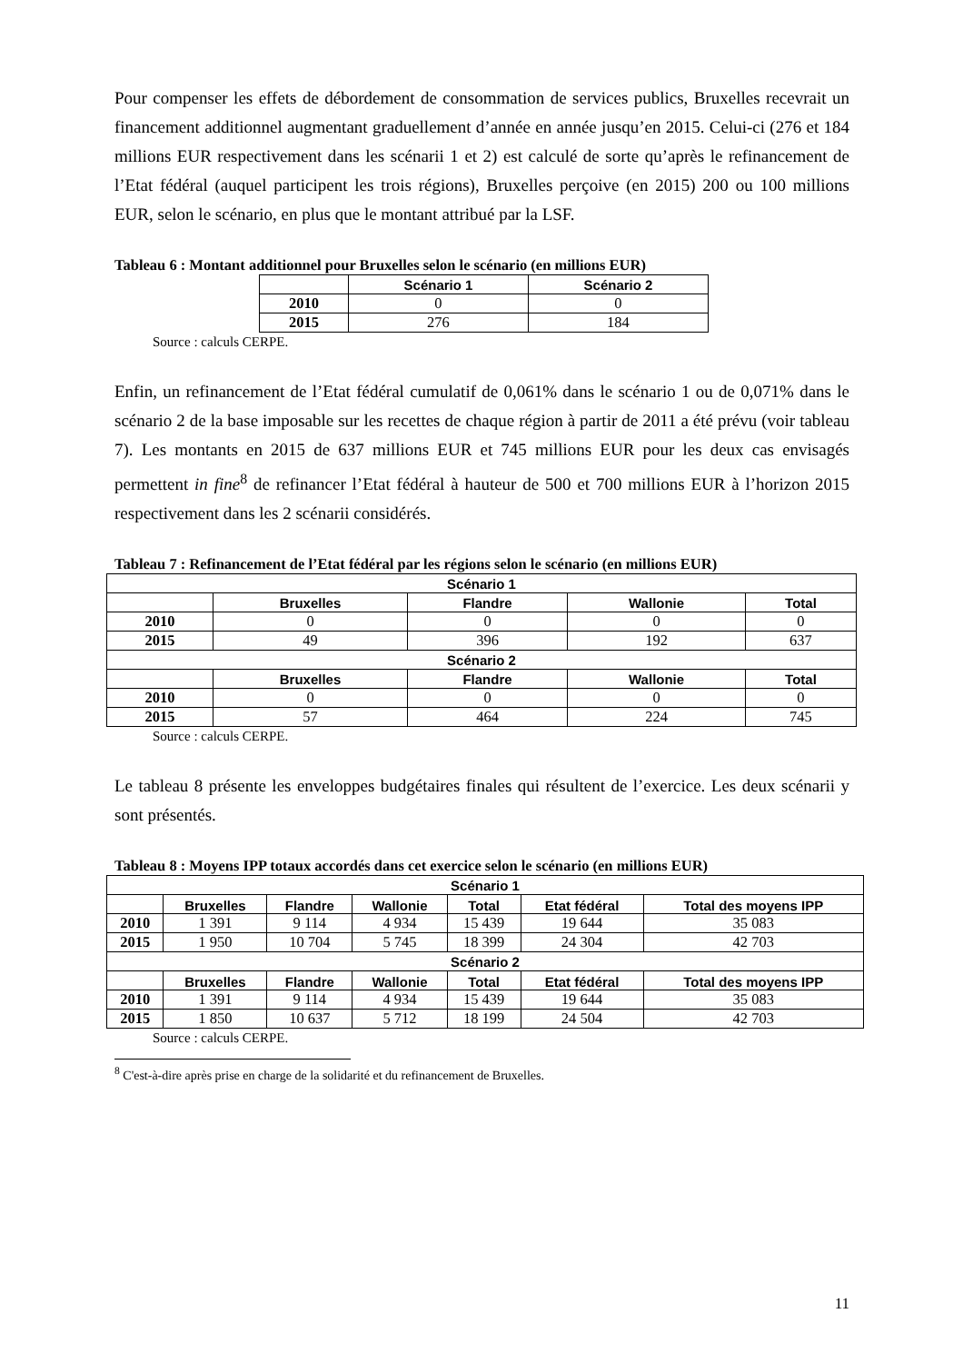Pour compenser les effets de débordement de consommation de services publics, Bruxelles recevrait un financement additionnel augmentant graduellement d’année en année jusqu’en 2015. Celui-ci (276 et 184 millions EUR respectivement dans les scénarii 1 et 2) est calculé de sorte qu’après le refinancement de l’Etat fédéral (auquel participent les trois régions), Bruxelles perçoive (en 2015) 200 ou 100 millions EUR, selon le scénario, en plus que le montant attribué par la LSF.
Tableau 6 : Montant additionnel pour Bruxelles selon le scénario (en millions EUR)
| | Scénario 1 | Scénario 2 |
| --- | --- | --- |
| 2010 | 0 | 0 |
| 2015 | 276 | 184 |
Source : calculs CERPE.
Enfin, un refinancement de l’Etat fédéral cumulatif de 0,061% dans le scénario 1 ou de 0,071% dans le scénario 2 de la base imposable sur les recettes de chaque région à partir de 2011 a été prévu (voir tableau 7). Les montants en 2015 de 637 millions EUR et 745 millions EUR pour les deux cas envisagés permettent in fine<sup>8</sup> de refinancer l’Etat fédéral à hauteur de 500 et 700 millions EUR à l’horizon 2015 respectivement dans les 2 scénarii considérés.
Tableau 7 : Refinancement de l’Etat fédéral par les régions selon le scénario (en millions EUR)
| Scénario 1 | | | | |
| --- | --- | --- | --- | --- |
| | Bruxelles | Flandre | Wallonie | Total |
| 2010 | 0 | 0 | 0 | 0 |
| 2015 | 49 | 396 | 192 | 637 |
| Scénario 2 | | | | |
| | Bruxelles | Flandre | Wallonie | Total |
| 2010 | 0 | 0 | 0 | 0 |
| 2015 | 57 | 464 | 224 | 745 |
Source : calculs CERPE.
Le tableau 8 présente les enveloppes budgétaires finales qui résultent de l’exercice. Les deux scénarii y sont présentés.
Tableau 8 : Moyens IPP totaux accordés dans cet exercice selon le scénario (en millions EUR)
| Scénario 1 | | | | | | |
| --- | --- | --- | --- | --- | --- | --- |
| | Bruxelles | Flandre | Wallonie | Total | Etat fédéral | Total des moyens IPP |
| 2010 | 1 391 | 9 114 | 4 934 | 15 439 | 19 644 | 35 083 |
| 2015 | 1 950 | 10 704 | 5 745 | 18 399 | 24 304 | 42 703 |
| Scénario 2 | | | | | | |
| | Bruxelles | Flandre | Wallonie | Total | Etat fédéral | Total des moyens IPP |
| 2010 | 1 391 | 9 114 | 4 934 | 15 439 | 19 644 | 35 083 |
| 2015 | 1 850 | 10 637 | 5 712 | 18 199 | 24 504 | 42 703 |
Source : calculs CERPE.
<sup>8</sup> C'est-à-dire après prise en charge de la solidarité et du refinancement de Bruxelles.
11